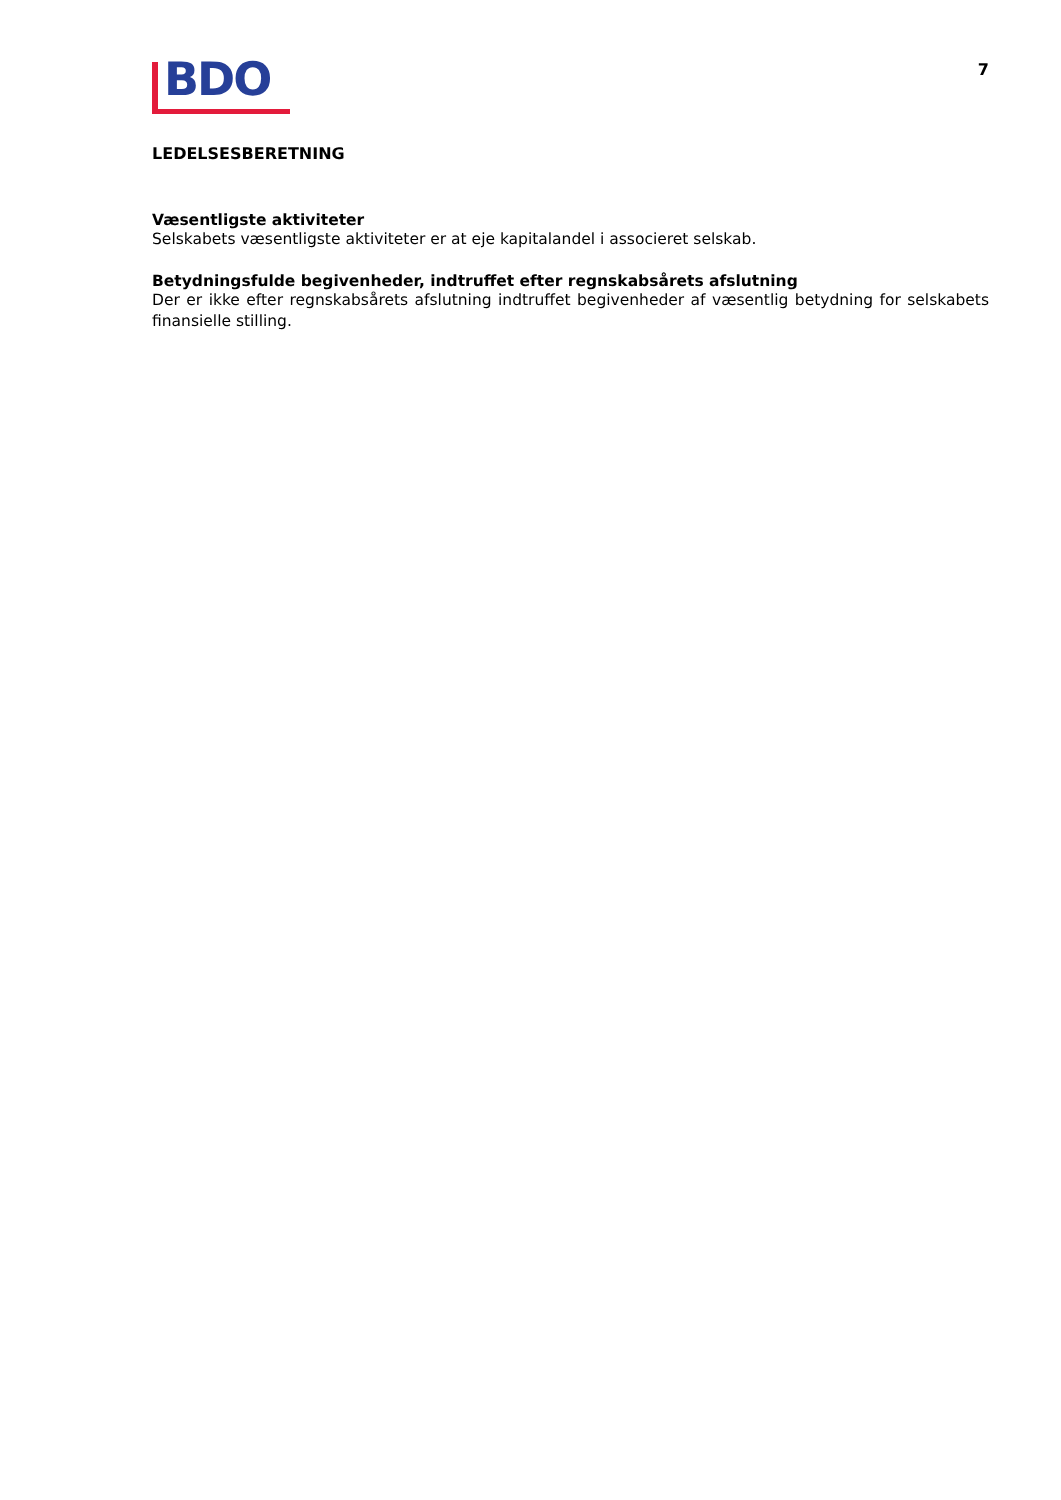BDO
7
LEDELSESBERETNING
Væsentligste aktiviteter
Selskabets væsentligste aktiviteter er at eje kapitalandel i associeret selskab.
Betydningsfulde begivenheder, indtruffet efter regnskabsårets afslutning
Der er ikke efter regnskabsårets afslutning indtruffet begivenheder af væsentlig betydning for selskabets finansielle stilling.